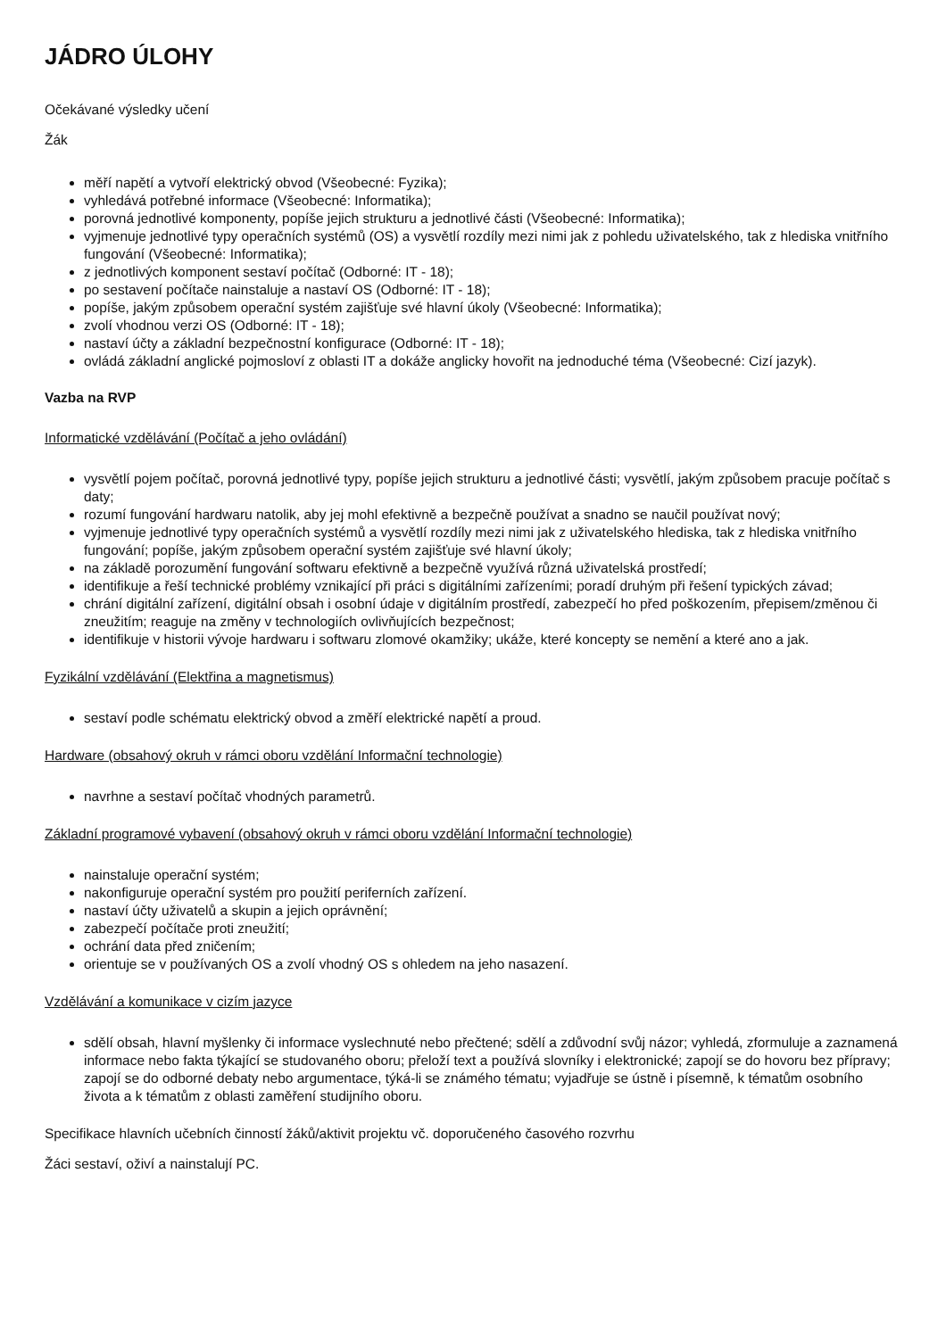JÁDRO ÚLOHY
Očekávané výsledky učení
Žák
měří napětí a vytvoří elektrický obvod (Všeobecné: Fyzika);
vyhledává potřebné informace (Všeobecné: Informatika);
porovná jednotlivé komponenty, popíše jejich strukturu a jednotlivé části (Všeobecné: Informatika);
vyjmenuje jednotlivé typy operačních systémů (OS) a vysvětlí rozdíly mezi nimi jak z pohledu uživatelského, tak z hlediska vnitřního fungování (Všeobecné: Informatika);
z jednotlivých komponent sestaví počítač (Odborné: IT - 18);
po sestavení počítače nainstaluje a nastaví OS (Odborné: IT - 18);
popíše, jakým způsobem operační systém zajišťuje své hlavní úkoly (Všeobecné: Informatika);
zvolí vhodnou verzi OS (Odborné: IT - 18);
nastaví účty a základní bezpečnostní konfigurace (Odborné: IT - 18);
ovládá základní anglické pojmosloví z oblasti IT a dokáže anglicky hovořit na jednoduché téma (Všeobecné: Cizí jazyk).
Vazba na RVP
Informatické vzdělávání (Počítač a jeho ovládání)
vysvětlí pojem počítač, porovná jednotlivé typy, popíše jejich strukturu a jednotlivé části; vysvětlí, jakým způsobem pracuje počítač s daty;
rozumí fungování hardwaru natolik, aby jej mohl efektivně a bezpečně používat a snadno se naučil používat nový;
vyjmenuje jednotlivé typy operačních systémů a vysvětlí rozdíly mezi nimi jak z uživatelského hlediska, tak z hlediska vnitřního fungování; popíše, jakým způsobem operační systém zajišťuje své hlavní úkoly;
na základě porozumění fungování softwaru efektivně a bezpečně využívá různá uživatelská prostředí;
identifikuje a řeší technické problémy vznikající při práci s digitálními zařízeními; poradí druhým při řešení typických závad;
chrání digitální zařízení, digitální obsah i osobní údaje v digitálním prostředí, zabezpečí ho před poškozením, přepisem/změnou či zneužitím; reaguje na změny v technologiích ovlivňujících bezpečnost;
identifikuje v historii vývoje hardwaru i softwaru zlomové okamžiky; ukáže, které koncepty se nemění a které ano a jak.
Fyzikální vzdělávání (Elektřina a magnetismus)
sestaví podle schématu elektrický obvod a změří elektrické napětí a proud.
Hardware (obsahový okruh v rámci oboru vzdělání Informační technologie)
navrhne a sestaví počítač vhodných parametrů.
Základní programové vybavení (obsahový okruh v rámci oboru vzdělání Informační technologie)
nainstaluje operační systém;
nakonfiguruje operační systém pro použití periferních zařízení.
nastaví účty uživatelů a skupin a jejich oprávnění;
zabezpečí počítače proti zneužití;
ochrání data před zničením;
orientuje se v používaných OS a zvolí vhodný OS s ohledem na jeho nasazení.
Vzdělávání a komunikace v cizím jazyce
sdělí obsah, hlavní myšlenky či informace vyslechnuté nebo přečtené; sdělí a zdůvodní svůj názor; vyhledá, zformuluje a zaznamená informace nebo fakta týkající se studovaného oboru; přeloží text a používá slovníky i elektronické; zapojí se do hovoru bez přípravy; zapojí se do odborné debaty nebo argumentace, týká-li se známého tématu; vyjadřuje se ústně i písemně, k tématům osobního života a k tématům z oblasti zaměření studijního oboru.
Specifikace hlavních učebních činností žáků/aktivit projektu vč. doporučeného časového rozvrhu
Žáci sestaví, oživí a nainstalují PC.